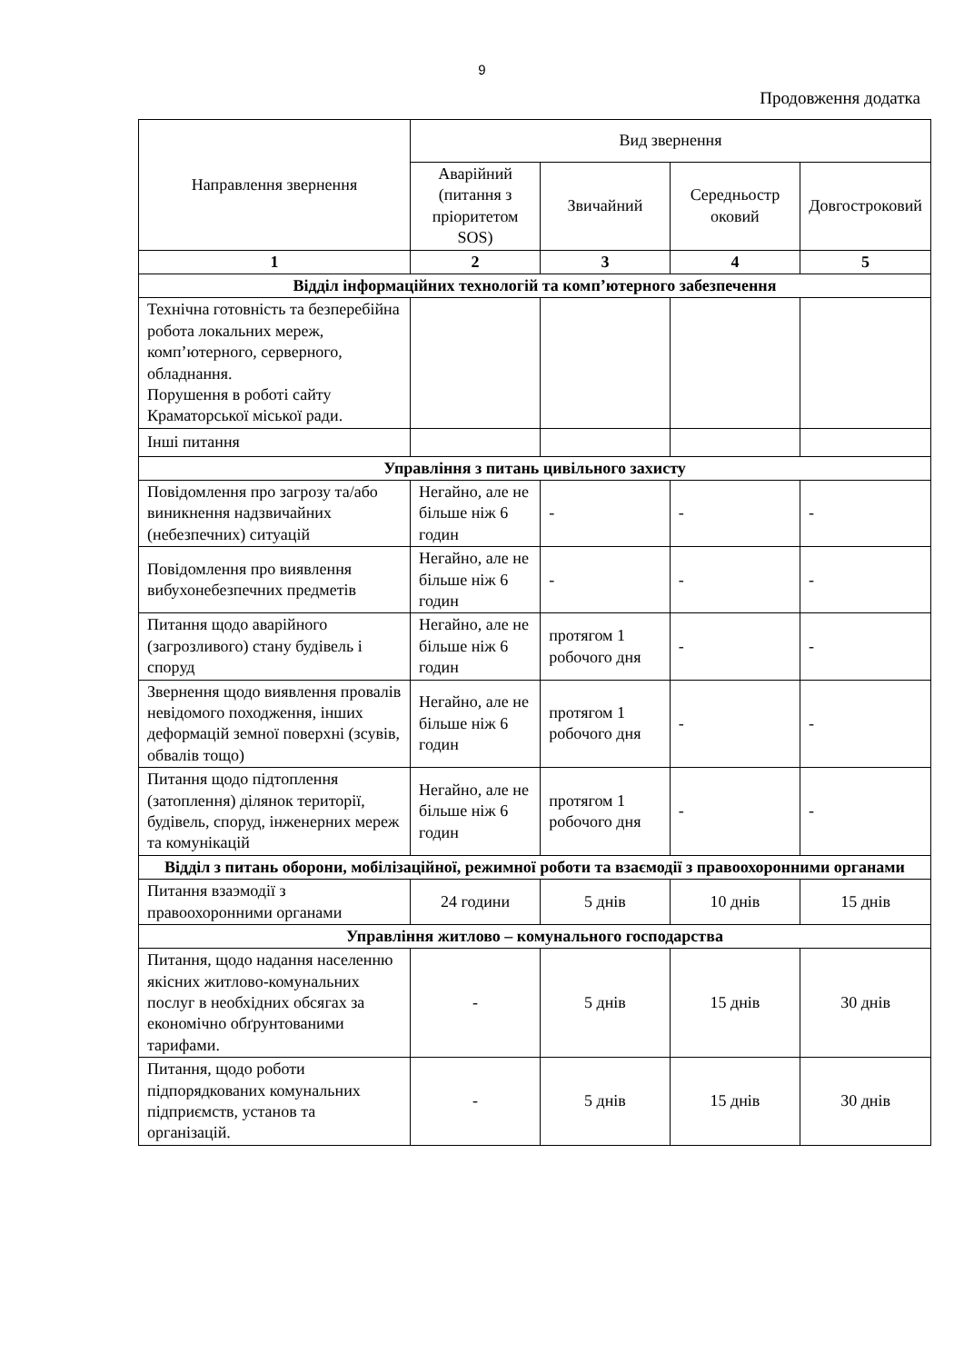9
Продовження додатка
| Направлення звернення | Вид звернення | | | |
| --- | --- | --- | --- | --- |
| | Аварійний (питання з пріоритетом SOS) | Звичайний | Середньостр оковий | Довгостроковий |
| 1 | 2 | 3 | 4 | 5 |
| Відділ інформаційних технологій та комп’ютерного забезпечення | | | | |
| Технічна готовність та безперебійна робота локальних мереж, комп’ютерного, серверного, обладнання. Порушення в роботі сайту Краматорської міської ради. | | | | |
| Інші питання | | | | |
| Управління з питань цивільного захисту | | | | |
| Повідомлення про загрозу та/або виникнення надзвичайних (небезпечних) ситуацій | Негайно, але не більше ніж 6 годин | - | - | - |
| Повідомлення про виявлення вибухонебезпечних предметів | Негайно, але не більше ніж 6 годин | - | - | - |
| Питання щодо аварійного (загрозливого) стану будівель і споруд | Негайно, але не більше ніж 6 годин | протягом 1 робочого дня | - | - |
| Звернення щодо виявлення провалів невідомого походження, інших деформацій земної поверхні (зсувів, обвалів тощо) | Негайно, але не більше ніж 6 годин | протягом 1 робочого дня | - | - |
| Питання щодо підтоплення (затоплення) ділянок території, будівель, споруд, інженерних мереж та комунікацій | Негайно, але не більше ніж 6 годин | протягом 1 робочого дня | - | - |
| Відділ з питань оборони, мобілізаційної, режимної роботи та взаємодії з правоохоронними органами | | | | |
| Питання взаэмодії з правоохоронними органами | 24 години | 5 днів | 10 днів | 15 днів |
| Управління житлово – комунального господарства | | | | |
| Питання, щодо надання населенню якісних житлово-комунальних послуг в необхідних обсягах за економічно обґрунтованими тарифами. | - | 5 днів | 15 днів | 30 днів |
| Питання, щодо роботи підпорядкованих комунальних підприємств, установ та організацій. | - | 5 днів | 15 днів | 30 днів |